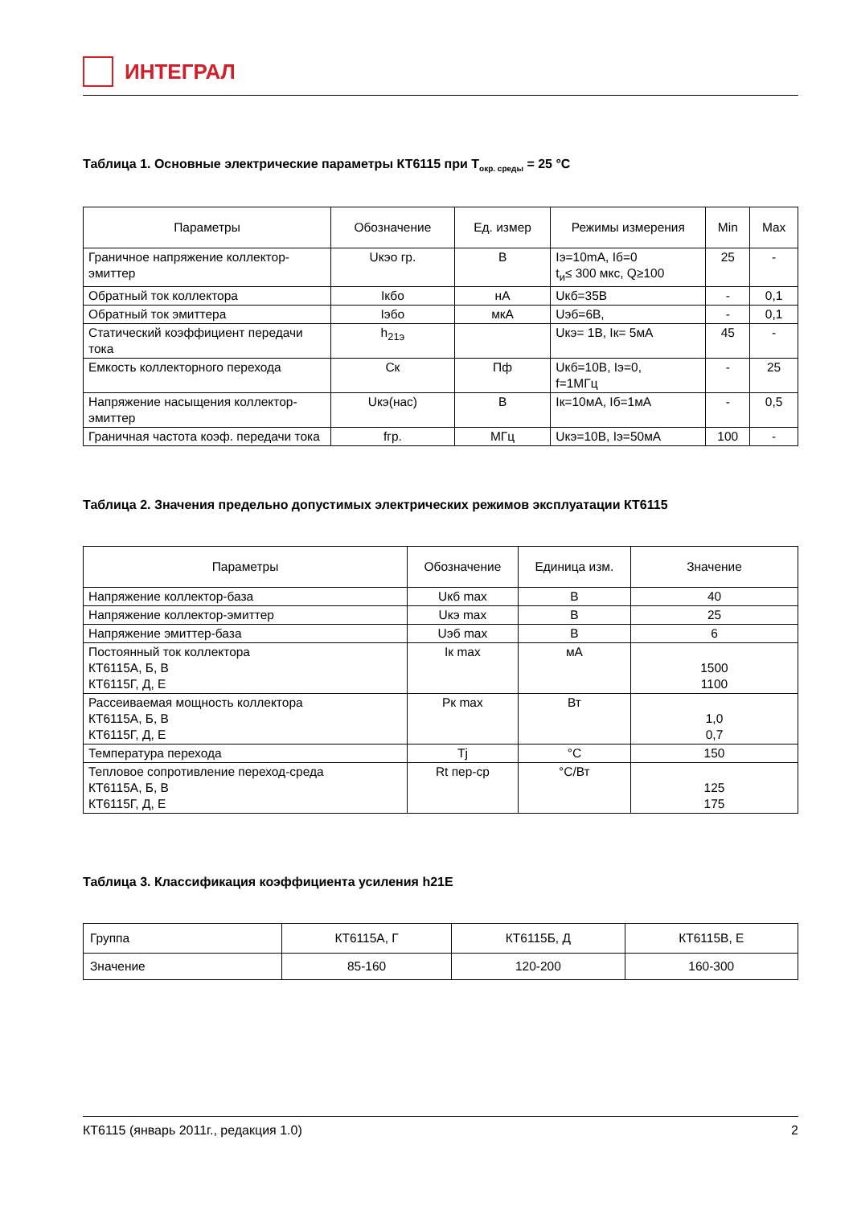ИНТЕГРАЛ
Таблица 1. Основные электрические параметры КТ6115 при T<sub>окр. среды</sub> = 25 °C
| Параметры | Обозначение | Ед. измер | Режимы измерения | Min | Max |
| --- | --- | --- | --- | --- | --- |
| Граничное напряжение коллектор-эмиттер | Uкэо гр. | В | Iэ=10mA, Iб=0 t<sub>и</sub>≤ 300 мкс, Q≥100 | 25 | - |
| Обратный ток коллектора | Iкбо | нА | Uкб=35В | - | 0,1 |
| Обратный ток эмиттера | Iэбо | мкА | Uэб=6В, | - | 0,1 |
| Статический коэффициент передачи тока | h<sub>21э</sub> | | Uкэ= 1В, Iк= 5мА | 45 | - |
| Емкость коллекторного перехода | Cк | Пф | Uкб=10В, Iэ=0, f=1МГц | - | 25 |
| Напряжение насыщения коллектор-эмиттер | Uкэ(нас) | В | Iк=10мА, Iб=1мА | - | 0,5 |
| Граничная частота коэф. передачи тока | fгр. | МГц | Uкэ=10В, Iэ=50мА | 100 | - |
Таблица 2. Значения предельно допустимых электрических режимов эксплуатации КТ6115
| Параметры | Обозначение | Единица изм. | Значение |
| --- | --- | --- | --- |
| Напряжение коллектор-база | Uкб max | В | 40 |
| Напряжение коллектор-эмиттер | Uкэ max | В | 25 |
| Напряжение эмиттер-база | Uэб max | В | 6 |
| Постоянный ток коллектора КТ6115А, Б, В КТ6115Г, Д, Е | Iк max | мА | 1500 1100 |
| Рассеиваемая мощность коллектора КТ6115А, Б, В КТ6115Г, Д, Е | Pк max | Вт | 1,0 0,7 |
| Температура перехода | Tj | °C | 150 |
| Тепловое сопротивление переход-среда КТ6115А, Б, В КТ6115Г, Д, Е | Rt пер-ср | °C/Вт | 125 175 |
Таблица 3. Классификация коэффициента усиления h21E
| Группа | КТ6115А, Г | КТ6115Б, Д | КТ6115В, Е |
| Значение | 85-160 | 120-200 | 160-300 |
КТ6115 (январь 2011г., редакция 1.0) 2